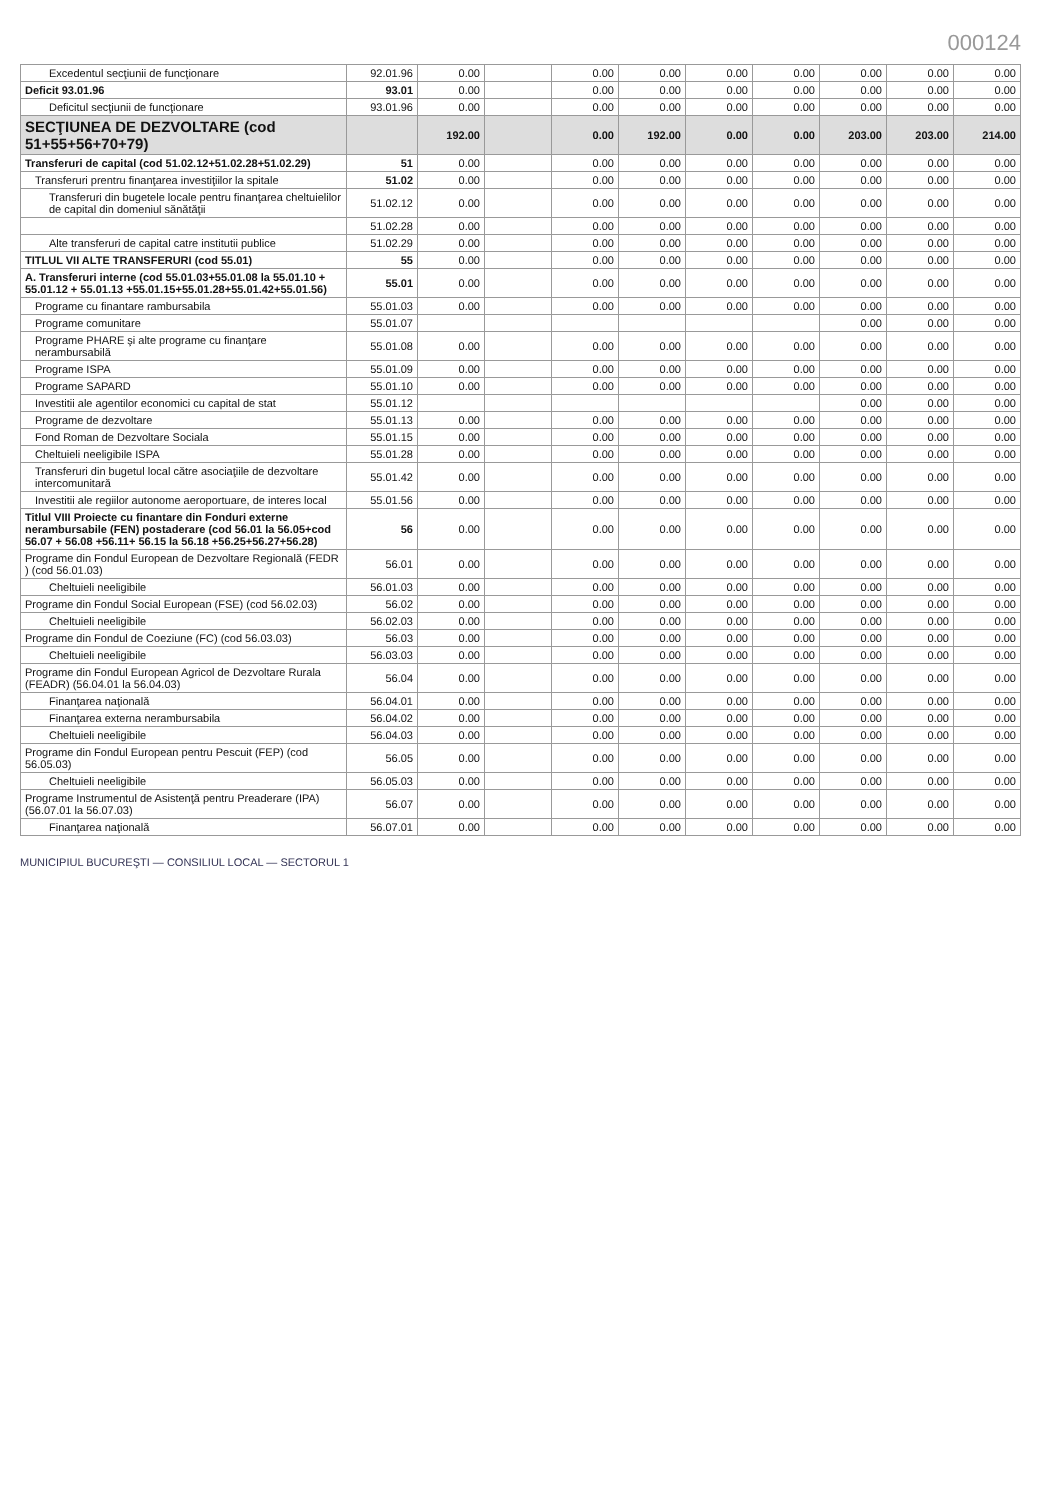000124
| Excedentul secţiunii de funcţionare | 92.01.96 | 0.00 | | 0.00 | 0.00 | 0.00 | 0.00 | 0.00 | 0.00 | 0.00 |
| Deficit 93.01.96 | 93.01 | 0.00 | | 0.00 | 0.00 | 0.00 | 0.00 | 0.00 | 0.00 | 0.00 |
| Deficitul secţiunii de funcţionare | 93.01.96 | 0.00 | | 0.00 | 0.00 | 0.00 | 0.00 | 0.00 | 0.00 | 0.00 |
| SECŢIUNEA DE DEZVOLTARE (cod 51+55+56+70+79) | | 192.00 | | 0.00 | 192.00 | 0.00 | 0.00 | 203.00 | 203.00 | 214.00 |
| Transferuri de capital (cod 51.02.12+51.02.28+51.02.29) | 51 | 0.00 | | 0.00 | 0.00 | 0.00 | 0.00 | 0.00 | 0.00 | 0.00 |
| Transferuri prentru finanţarea investiţiilor la spitale | 51.02 | 0.00 | | 0.00 | 0.00 | 0.00 | 0.00 | 0.00 | 0.00 | 0.00 |
| Transferuri din bugetele locale pentru finanţarea cheltuielilor de capital din domeniul sănătăţii | 51.02.12 | 0.00 | | 0.00 | 0.00 | 0.00 | 0.00 | 0.00 | 0.00 | 0.00 |
| | 51.02.28 | 0.00 | | 0.00 | 0.00 | 0.00 | 0.00 | 0.00 | 0.00 | 0.00 |
| Alte transferuri de capital catre institutii publice | 51.02.29 | 0.00 | | 0.00 | 0.00 | 0.00 | 0.00 | 0.00 | 0.00 | 0.00 |
| TITLUL VII ALTE TRANSFERURI (cod 55.01) | 55 | 0.00 | | 0.00 | 0.00 | 0.00 | 0.00 | 0.00 | 0.00 | 0.00 |
| A. Transferuri interne (cod 55.01.03+55.01.08 la 55.01.10 + 55.01.12 + 55.01.13 +55.01.15+55.01.28+55.01.42+55.01.56) | 55.01 | 0.00 | | 0.00 | 0.00 | 0.00 | 0.00 | 0.00 | 0.00 | 0.00 |
| Programe cu finantare rambursabila | 55.01.03 | 0.00 | | 0.00 | 0.00 | 0.00 | 0.00 | 0.00 | 0.00 | 0.00 |
| Programe comunitare | 55.01.07 | | | | | | | 0.00 | 0.00 | 0.00 |
| Programe PHARE şi alte programe cu finanţare nerambursabilă | 55.01.08 | 0.00 | | 0.00 | 0.00 | 0.00 | 0.00 | 0.00 | 0.00 | 0.00 |
| Programe ISPA | 55.01.09 | 0.00 | | 0.00 | 0.00 | 0.00 | 0.00 | 0.00 | 0.00 | 0.00 |
| Programe SAPARD | 55.01.10 | 0.00 | | 0.00 | 0.00 | 0.00 | 0.00 | 0.00 | 0.00 | 0.00 |
| Investitii ale agentilor economici cu capital de stat | 55.01.12 | | | | | | | 0.00 | 0.00 | 0.00 |
| Programe de dezvoltare | 55.01.13 | 0.00 | | 0.00 | 0.00 | 0.00 | 0.00 | 0.00 | 0.00 | 0.00 |
| Fond Roman de Dezvoltare Sociala | 55.01.15 | 0.00 | | 0.00 | 0.00 | 0.00 | 0.00 | 0.00 | 0.00 | 0.00 |
| Cheltuieli neeligibile ISPA | 55.01.28 | 0.00 | | 0.00 | 0.00 | 0.00 | 0.00 | 0.00 | 0.00 | 0.00 |
| Transferuri din bugetul local către asociaţiile de dezvoltare intercomunitară | 55.01.42 | 0.00 | | 0.00 | 0.00 | 0.00 | 0.00 | 0.00 | 0.00 | 0.00 |
| Investitii ale regiilor autonome aeroportuare, de interes local | 55.01.56 | 0.00 | | 0.00 | 0.00 | 0.00 | 0.00 | 0.00 | 0.00 | 0.00 |
| Titlul VIII Proiecte cu finantare din Fonduri externe nerambursabile (FEN) postaderare (cod 56.01 la 56.05+cod 56.07 + 56.08 +56.11+ 56.15 la 56.18 +56.25+56.27+56.28) | 56 | 0.00 | | 0.00 | 0.00 | 0.00 | 0.00 | 0.00 | 0.00 | 0.00 |
| Programe din Fondul European de Dezvoltare Regională (FEDR ) (cod 56.01.03) | 56.01 | 0.00 | | 0.00 | 0.00 | 0.00 | 0.00 | 0.00 | 0.00 | 0.00 |
| Cheltuieli neeligibile | 56.01.03 | 0.00 | | 0.00 | 0.00 | 0.00 | 0.00 | 0.00 | 0.00 | 0.00 |
| Programe din Fondul Social European (FSE) (cod 56.02.03) | 56.02 | 0.00 | | 0.00 | 0.00 | 0.00 | 0.00 | 0.00 | 0.00 | 0.00 |
| Cheltuieli neeligibile | 56.02.03 | 0.00 | | 0.00 | 0.00 | 0.00 | 0.00 | 0.00 | 0.00 | 0.00 |
| Programe din Fondul de Coeziune (FC) (cod 56.03.03) | 56.03 | 0.00 | | 0.00 | 0.00 | 0.00 | 0.00 | 0.00 | 0.00 | 0.00 |
| Cheltuieli neeligibile | 56.03.03 | 0.00 | | 0.00 | 0.00 | 0.00 | 0.00 | 0.00 | 0.00 | 0.00 |
| Programe din Fondul European Agricol de Dezvoltare Rurala (FEADR) (56.04.01 la 56.04.03) | 56.04 | 0.00 | | 0.00 | 0.00 | 0.00 | 0.00 | 0.00 | 0.00 | 0.00 |
| Finanţarea naţională | 56.04.01 | 0.00 | | 0.00 | 0.00 | 0.00 | 0.00 | 0.00 | 0.00 | 0.00 |
| Finanţarea externa nerambursabila | 56.04.02 | 0.00 | | 0.00 | 0.00 | 0.00 | 0.00 | 0.00 | 0.00 | 0.00 |
| Cheltuieli neeligibile | 56.04.03 | 0.00 | | 0.00 | 0.00 | 0.00 | 0.00 | 0.00 | 0.00 | 0.00 |
| Programe din Fondul European pentru Pescuit (FEP) (cod 56.05.03) | 56.05 | 0.00 | | 0.00 | 0.00 | 0.00 | 0.00 | 0.00 | 0.00 | 0.00 |
| Cheltuieli neeligibile | 56.05.03 | 0.00 | | 0.00 | 0.00 | 0.00 | 0.00 | 0.00 | 0.00 | 0.00 |
| Programe Instrumentul de Asistenţă pentru Preaderare (IPA) (56.07.01 la 56.07.03) | 56.07 | 0.00 | | 0.00 | 0.00 | 0.00 | 0.00 | 0.00 | 0.00 | 0.00 |
| Finanţarea naţională | 56.07.01 | 0.00 | | 0.00 | 0.00 | 0.00 | 0.00 | 0.00 | 0.00 | 0.00 |
MUNICIPIUL BUCUREŞTI — CONSILIUL LOCAL — SECTORUL 1